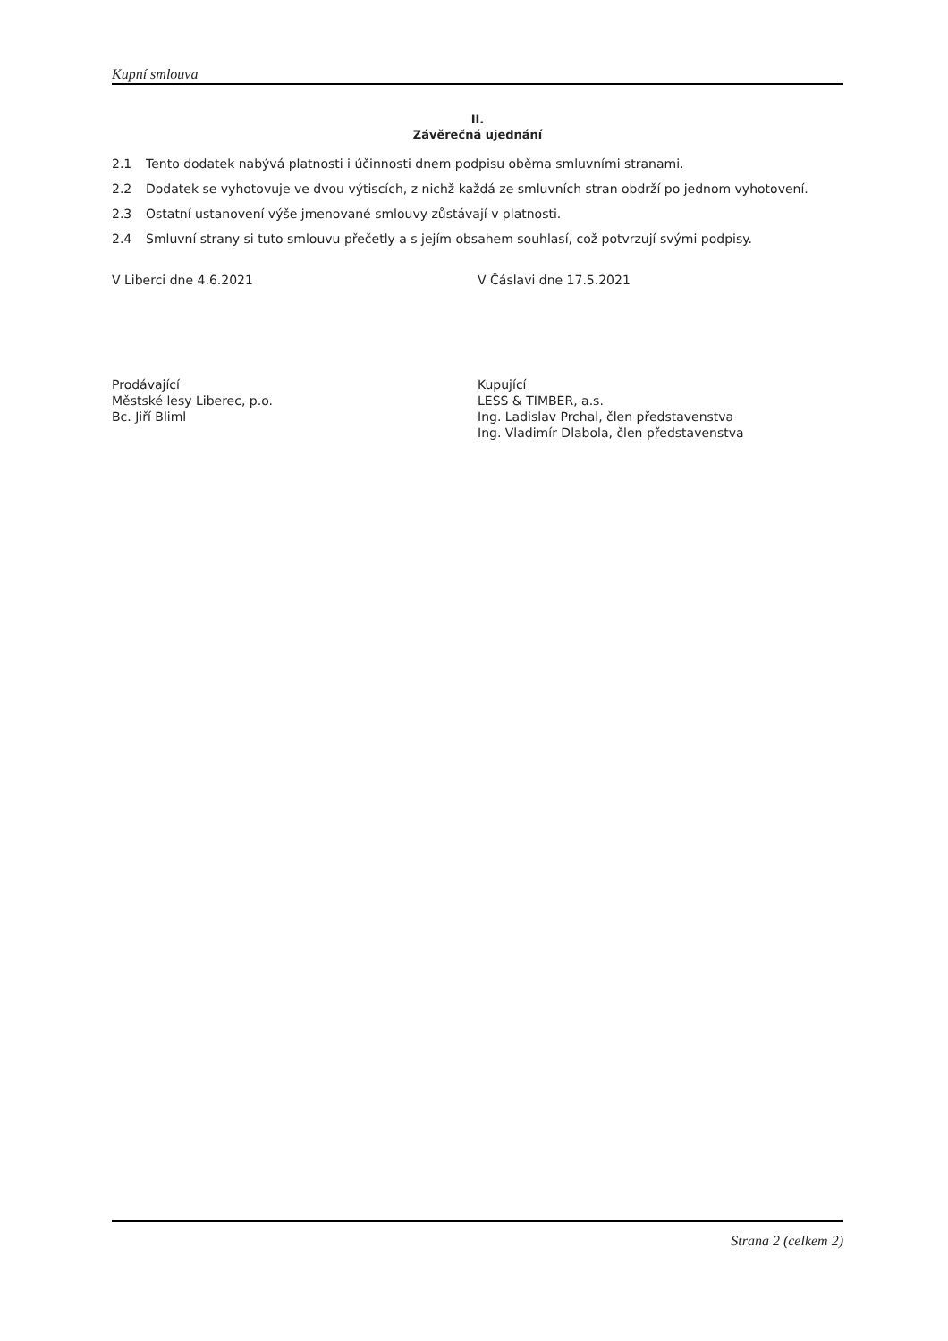Kupní smlouva
II.
Závěrečná ujednání
2.1 Tento dodatek nabývá platnosti i účinnosti dnem podpisu oběma smluvními stranami.
2.2 Dodatek se vyhotovuje ve dvou výtiscích, z nichž každá ze smluvních stran obdrží po jednom vyhotovení.
2.3 Ostatní ustanovení výše jmenované smlouvy zůstávají v platnosti.
2.4 Smluvní strany si tuto smlouvu přečetly a s jejím obsahem souhlasí, což potvrzují svými podpisy.
V Liberci dne 4.6.2021 V Čáslavi dne 17.5.2021
Prodávající
Městské lesy Liberec, p.o.
Bc. Jiří Bliml
Kupující
LESS & TIMBER, a.s.
Ing. Ladislav Prchal, člen představenstva
Ing. Vladimír Dlabola, člen představenstva
Strana 2 (celkem 2)